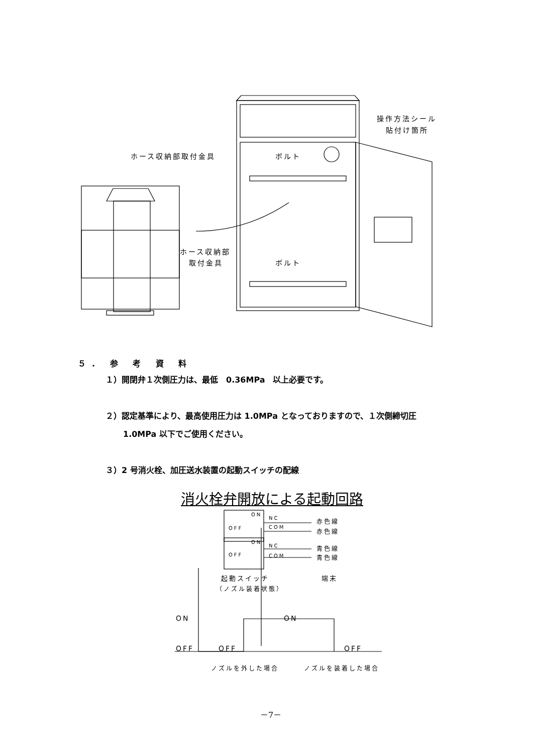操作方法シール
貼付け箇所
ホース収納部取付金具 ボルト
ホース収納部
取付金具 ボルト
５. 参 考 資 料
１）開閉弁１次側圧力は、最低　0.36MPa　以上必要です。
２）認定基準により、最高使用圧力は 1.0MPa となっておりますので、１次側締切圧
1.0MPa 以下でご使用ください。
３）2 号消火栓、加圧送水装置の起動スイッチの配線
消火栓弁開放による起動回路
ON
NC
OFF COM
赤色線
赤色線
ON
NC
OFF COM
青色線
青色線
起動スイッチ 端末
（ノズル装着状態）
ON ON
OFF OFF OFF
ノズルを外した場合 ノズルを装着した場合
－7－